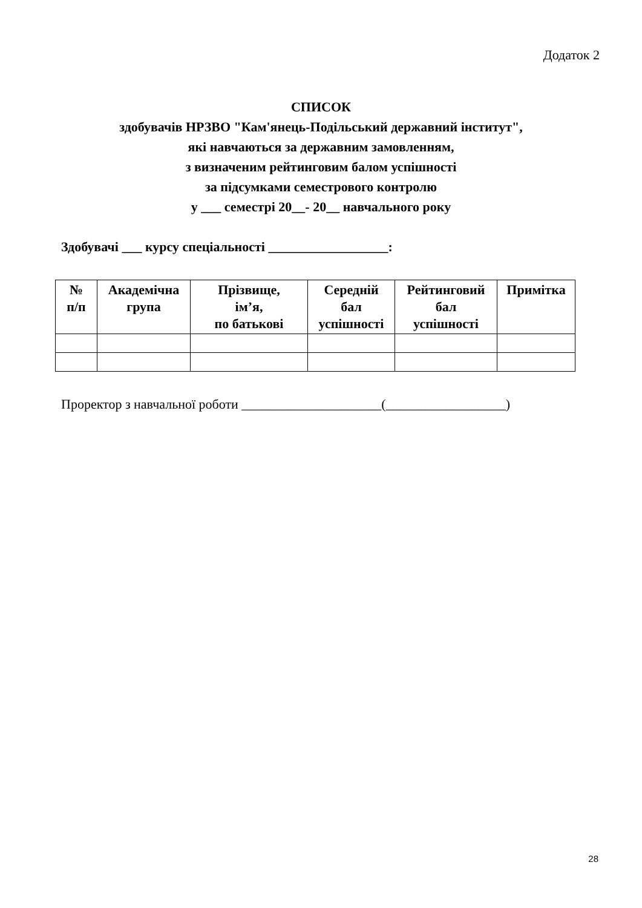Додаток 2
СПИСОК
здобувачів НРЗВО "Кам'янець-Подільський державний інститут",
які навчаються за державним замовленням,
з визначеним рейтинговим балом успішності
за підсумками семестрового контролю
у ___ семестрі 20__- 20__ навчального року
Здобувачі ___ курсу спеціальності __________________:
| № п/п | Академічна група | Прізвище, ім’я, по батькові | Середній бал успішності | Рейтинговий бал успішності | Примітка |
| --- | --- | --- | --- | --- | --- |
Проректор з навчальної роботи _____________________(__________________)
28